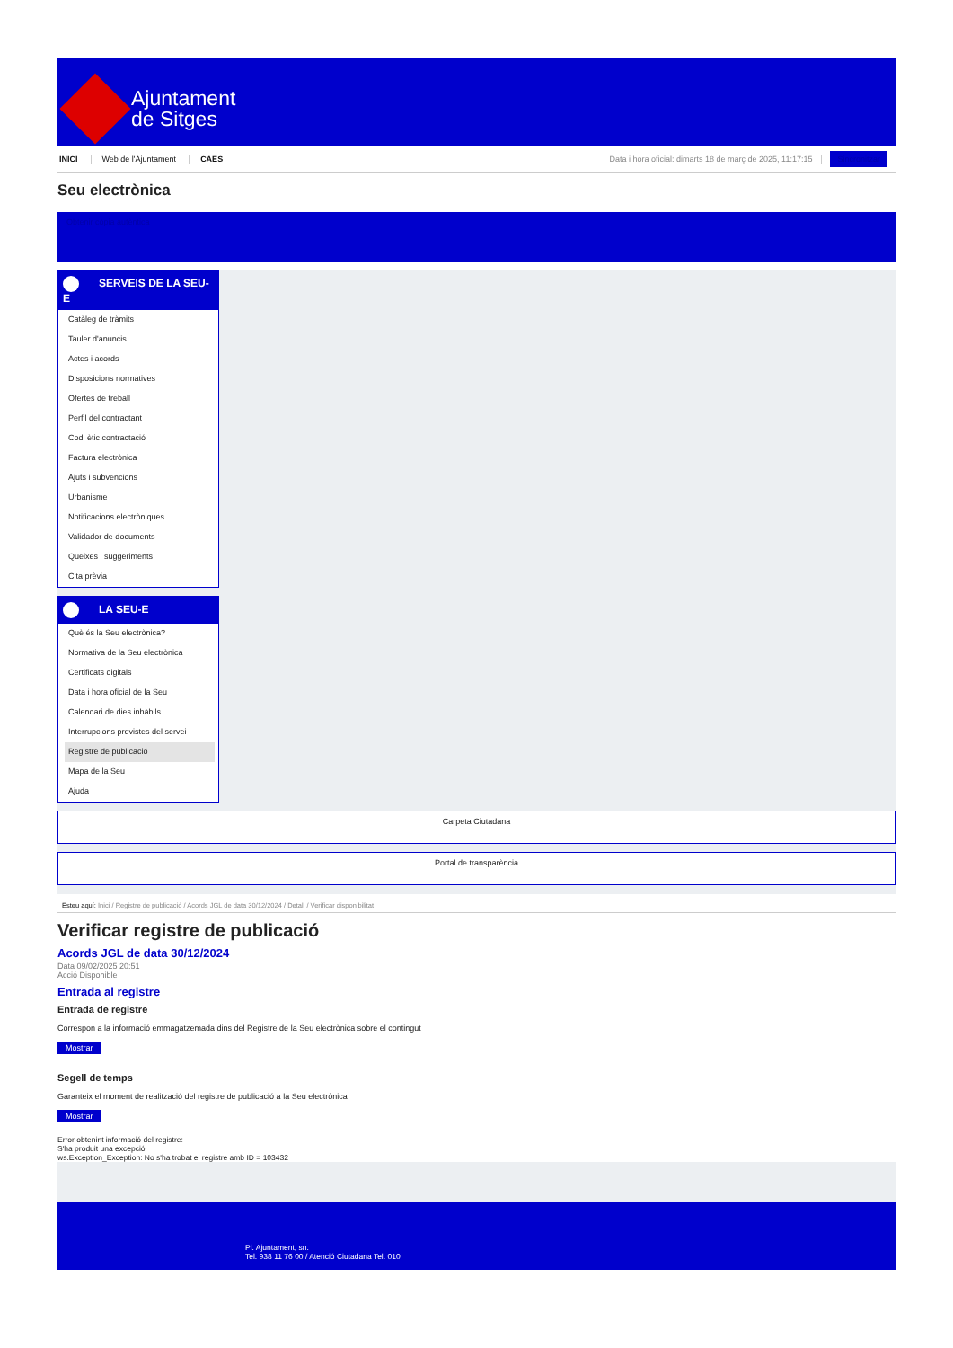Ajuntament
de Sitges
INICI Web de l'Ajuntament CAES Data i hora oficial: dimarts 18 de març de 2025, 11:17:15 Sincronitzar
Seu electrònica
Obtenir còpia autèntica
SERVEIS DE LA SEU-E
Catàleg de tràmits
Tauler d'anuncis
Actes i acords
Disposicions normatives
Ofertes de treball
Perfil del contractant
Codi ètic contractació
Factura electrònica
Ajuts i subvencions
Urbanisme
Notificacions electròniques
Validador de documents
Queixes i suggeriments
Cita prèvia
LA SEU-E
Què és la Seu electrònica?
Normativa de la Seu electrònica
Certificats digitals
Data i hora oficial de la Seu
Calendari de dies inhàbils
Interrupcions previstes del servei
Registre de publicació
Mapa de la Seu
Ajuda
Carpeta Ciutadana
Portal de transparència
Esteu aquí: Inici / Registre de publicació / Acords JGL de data 30/12/2024 / Detall / Verificar disponibilitat
Verificar registre de publicació
Acords JGL de data 30/12/2024
Data 09/02/2025 20:51
Acció Disponible
Entrada al registre
Entrada de registre
Correspon a la informació emmagatzemada dins del Registre de la Seu electrònica sobre el contingut
Mostrar
Segell de temps
Garanteix el moment de realització del registre de publicació a la Seu electrònica
Mostrar
Error obtenint informació del registre:
S'ha produit una excepció
ws.Exception_Exception: No s'ha trobat el registre amb ID = 103432
Pl. Ajuntament, sn.
Tel. 938 11 76 00 / Atenció Ciutadana Tel. 010